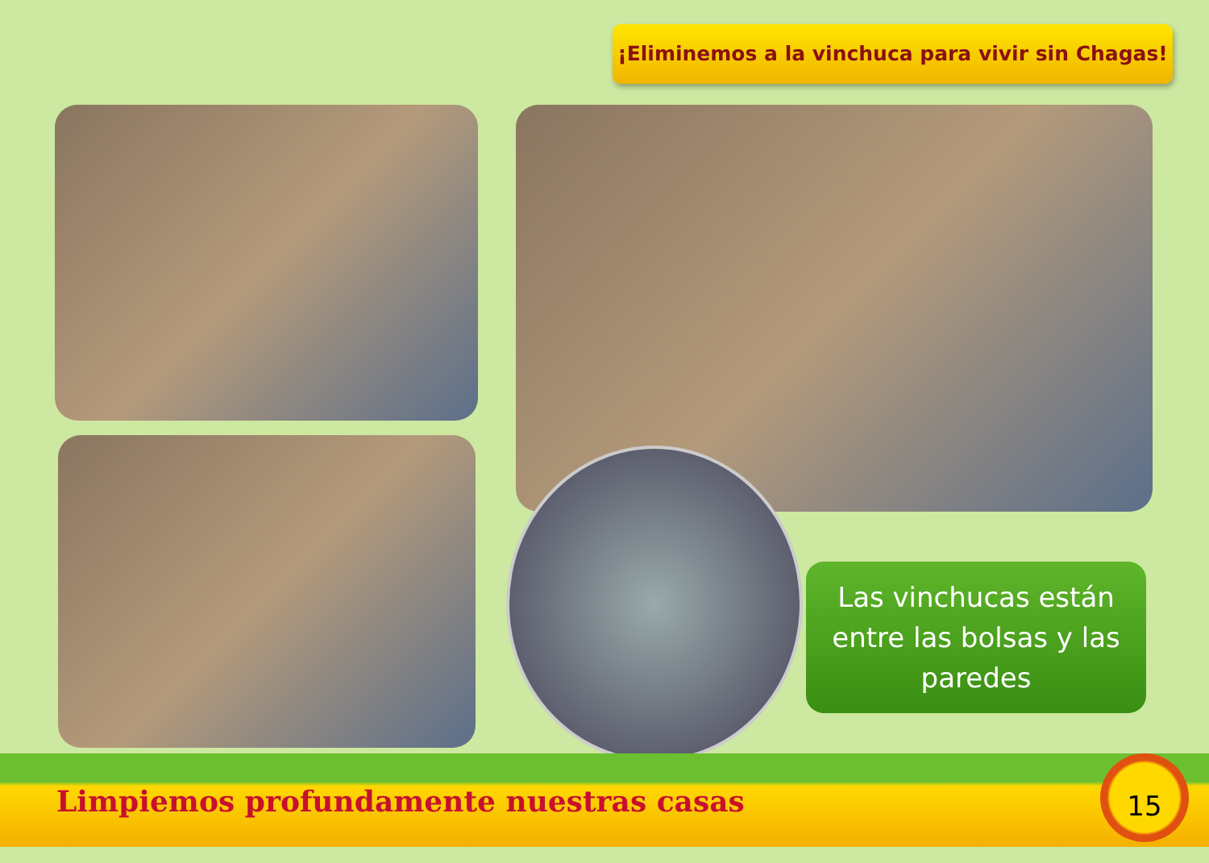¡Eliminemos a la vinchuca para vivir sin Chagas!
Las vinchucas están
entre las bolsas y las
paredes
Limpiemos profundamente nuestras casas 15